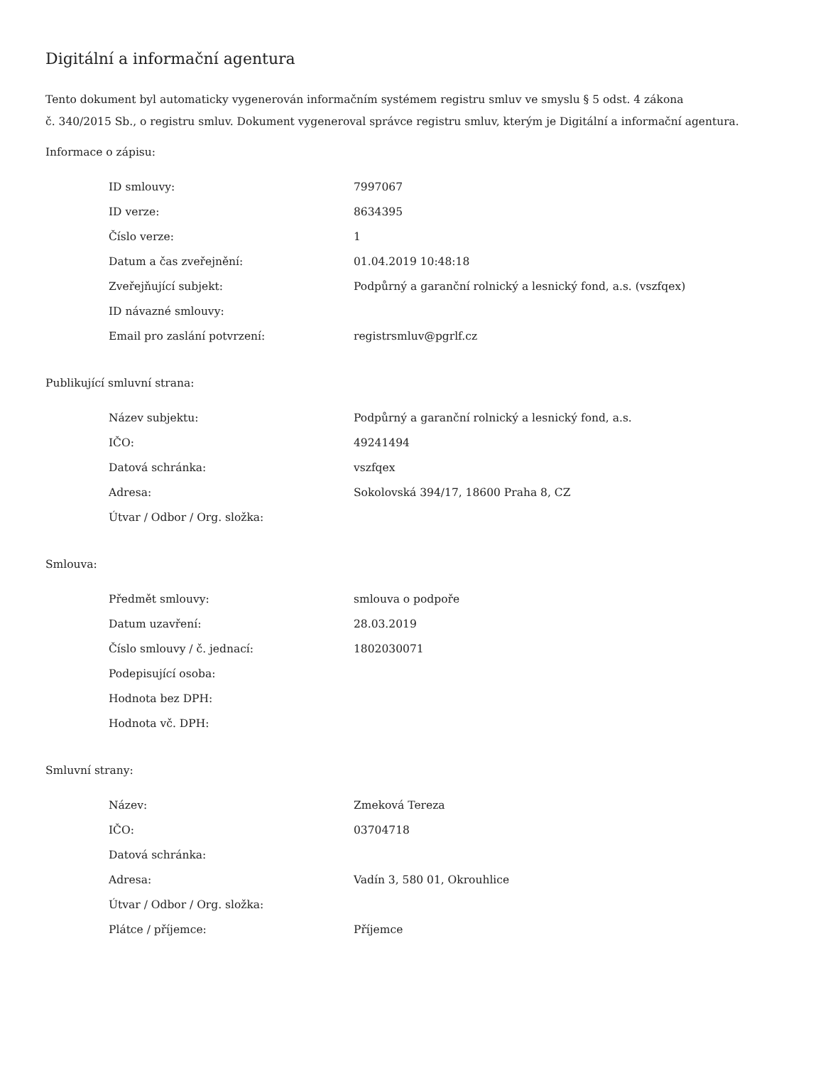Digitální a informační agentura
Tento dokument byl automaticky vygenerován informačním systémem registru smluv ve smyslu § 5 odst. 4 zákona
č. 340/2015 Sb., o registru smluv. Dokument vygeneroval správce registru smluv, kterým je Digitální a informační agentura.
Informace o zápisu:
| ID smlouvy: | 7997067 |
| ID verze: | 8634395 |
| Číslo verze: | 1 |
| Datum a čas zveřejnění: | 01.04.2019 10:48:18 |
| Zveřejňující subjekt: | Podpůrný a garanční rolnický a lesnický fond, a.s. (vszfqex) |
| ID návazné smlouvy: | |
| Email pro zaslání potvrzení: | registrsmluv@pgrlf.cz |
Publikující smluvní strana:
| Název subjektu: | Podpůrný a garanční rolnický a lesnický fond, a.s. |
| IČO: | 49241494 |
| Datová schránka: | vszfqex |
| Adresa: | Sokolovská 394/17, 18600 Praha 8, CZ |
| Útvar / Odbor / Org. složka: | |
Smlouva:
| Předmět smlouvy: | smlouva o podpoře |
| Datum uzavření: | 28.03.2019 |
| Číslo smlouvy / č. jednací: | 1802030071 |
| Podepisující osoba: | |
| Hodnota bez DPH: | |
| Hodnota vč. DPH: | |
Smluvní strany:
| Název: | Zmeková Tereza |
| IČO: | 03704718 |
| Datová schránka: | |
| Adresa: | Vadín 3, 580 01, Okrouhlice |
| Útvar / Odbor / Org. složka: | |
| Plátce / příjemce: | Příjemce |